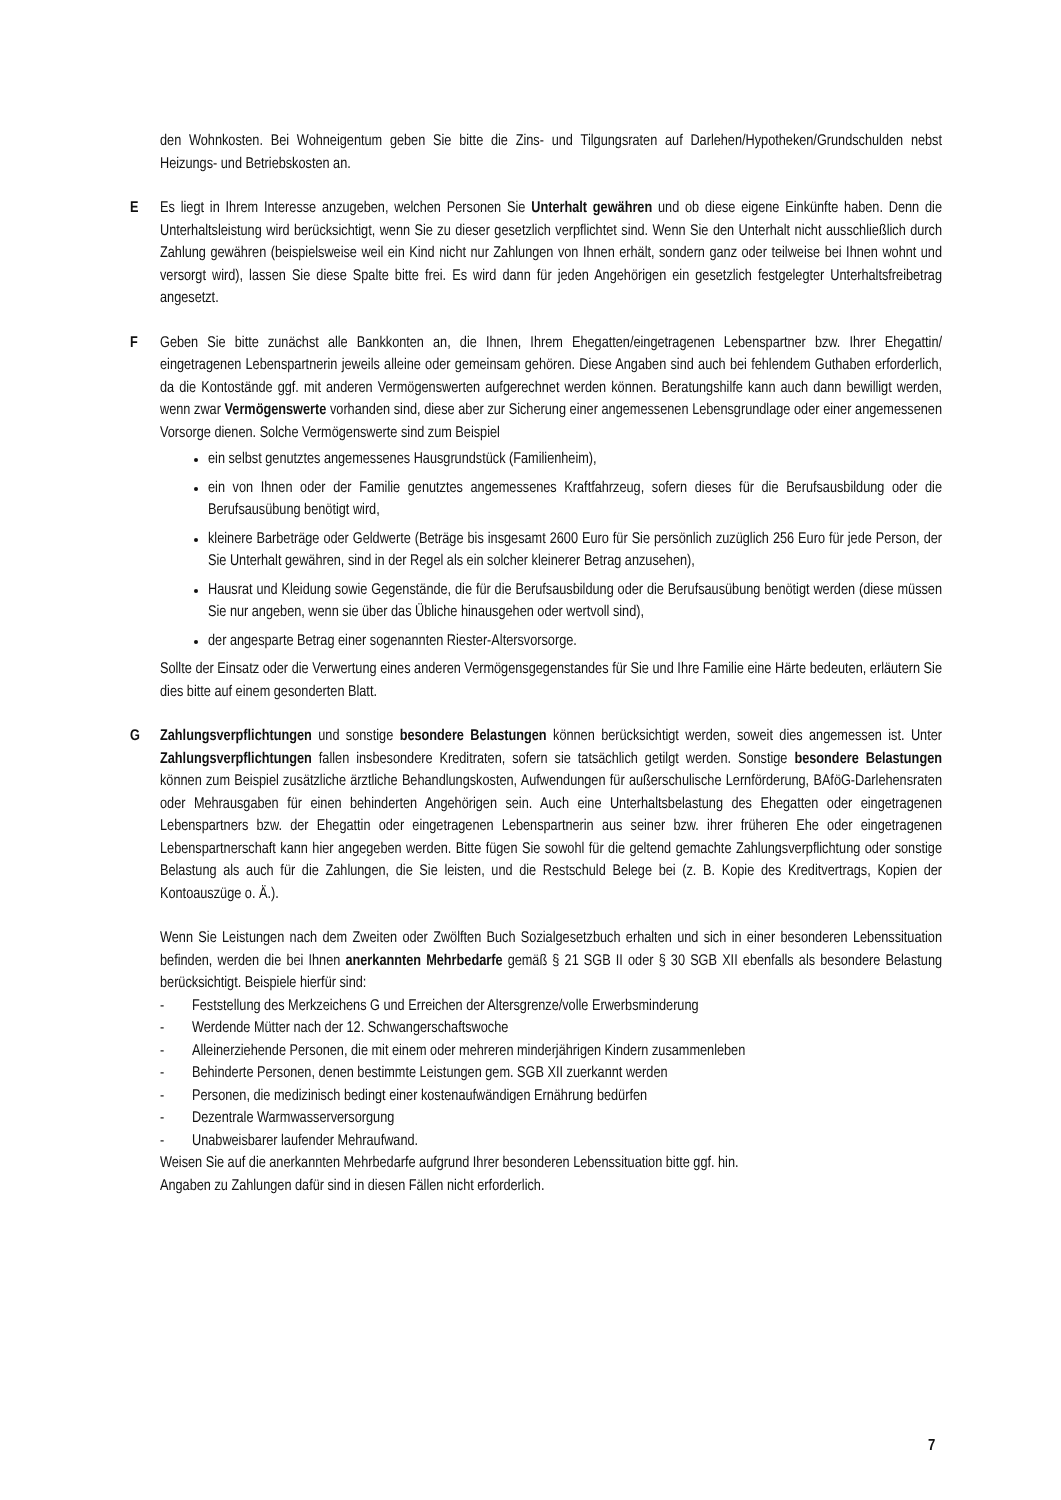den Wohnkosten. Bei Wohneigentum geben Sie bitte die Zins- und Tilgungsraten auf Darlehen/Hypotheken/Grundschulden nebst Heizungs- und Betriebskosten an.
E Es liegt in Ihrem Interesse anzugeben, welchen Personen Sie Unterhalt gewähren und ob diese eigene Einkünfte haben. Denn die Unterhaltsleistung wird berücksichtigt, wenn Sie zu dieser gesetzlich verpflichtet sind. Wenn Sie den Unterhalt nicht ausschließlich durch Zahlung gewähren (beispielsweise weil ein Kind nicht nur Zahlungen von Ihnen erhält, sondern ganz oder teilweise bei Ihnen wohnt und versorgt wird), lassen Sie diese Spalte bitte frei. Es wird dann für jeden Angehörigen ein gesetzlich festgelegter Unterhaltsfreibetrag angesetzt.
F Geben Sie bitte zunächst alle Bankkonten an, die Ihnen, Ihrem Ehegatten/eingetragenen Lebenspartner bzw. Ihrer Ehegattin/ eingetragenen Lebenspartnerin jeweils alleine oder gemeinsam gehören. Diese Angaben sind auch bei fehlendem Guthaben erforderlich, da die Kontostände ggf. mit anderen Vermögenswerten aufgerechnet werden können. Beratungshilfe kann auch dann bewilligt werden, wenn zwar Vermögenswerte vorhanden sind, diese aber zur Sicherung einer angemessenen Lebensgrundlage oder einer angemessenen Vorsorge dienen. Solche Vermögenswerte sind zum Beispiel
ein selbst genutztes angemessenes Hausgrundstück (Familienheim),
ein von Ihnen oder der Familie genutztes angemessenes Kraftfahrzeug, sofern dieses für die Berufsausbildung oder die Berufsausübung benötigt wird,
kleinere Barbeträge oder Geldwerte (Beträge bis insgesamt 2600 Euro für Sie persönlich zuzüglich 256 Euro für jede Person, der Sie Unterhalt gewähren, sind in der Regel als ein solcher kleinerer Betrag anzusehen),
Hausrat und Kleidung sowie Gegenstände, die für die Berufsausbildung oder die Berufsausübung benötigt werden (diese müssen Sie nur angeben, wenn sie über das Übliche hinausgehen oder wertvoll sind),
der angesparte Betrag einer sogenannten Riester-Altersvorsorge.
Sollte der Einsatz oder die Verwertung eines anderen Vermögensgegenstandes für Sie und Ihre Familie eine Härte bedeuten, erläutern Sie dies bitte auf einem gesonderten Blatt.
G Zahlungsverpflichtungen und sonstige besondere Belastungen können berücksichtigt werden, soweit dies angemessen ist. Unter Zahlungsverpflichtungen fallen insbesondere Kreditraten, sofern sie tatsächlich getilgt werden. Sonstige besondere Belastungen können zum Beispiel zusätzliche ärztliche Behandlungskosten, Aufwendungen für außerschulische Lernförderung, BAföG-Darlehensraten oder Mehrausgaben für einen behinderten Angehörigen sein. Auch eine Unterhaltsbelastung des Ehegatten oder eingetragenen Lebenspartners bzw. der Ehegattin oder eingetragenen Lebenspartnerin aus seiner bzw. ihrer früheren Ehe oder eingetragenen Lebenspartnerschaft kann hier angegeben werden. Bitte fügen Sie sowohl für die geltend gemachte Zahlungsverpflichtung oder sonstige Belastung als auch für die Zahlungen, die Sie leisten, und die Restschuld Belege bei (z. B. Kopie des Kreditvertrags, Kopien der Kontoauszüge o. Ä.).
Wenn Sie Leistungen nach dem Zweiten oder Zwölften Buch Sozialgesetzbuch erhalten und sich in einer besonderen Lebenssituation befinden, werden die bei Ihnen anerkannten Mehrbedarfe gemäß § 21 SGB II oder § 30 SGB XII ebenfalls als besondere Belastung berücksichtigt. Beispiele hierfür sind:
- Feststellung des Merkzeichens G und Erreichen der Altersgrenze/volle Erwerbsminderung
- Werdende Mütter nach der 12. Schwangerschaftswoche
- Alleinerziehende Personen, die mit einem oder mehreren minderjährigen Kindern zusammenleben
- Behinderte Personen, denen bestimmte Leistungen gem. SGB XII zuerkannt werden
- Personen, die medizinisch bedingt einer kostenaufwändigen Ernährung bedürfen
- Dezentrale Warmwasserversorgung
- Unabweisbarer laufender Mehraufwand.
Weisen Sie auf die anerkannten Mehrbedarfe aufgrund Ihrer besonderen Lebenssituation bitte ggf. hin.
Angaben zu Zahlungen dafür sind in diesen Fällen nicht erforderlich.
7